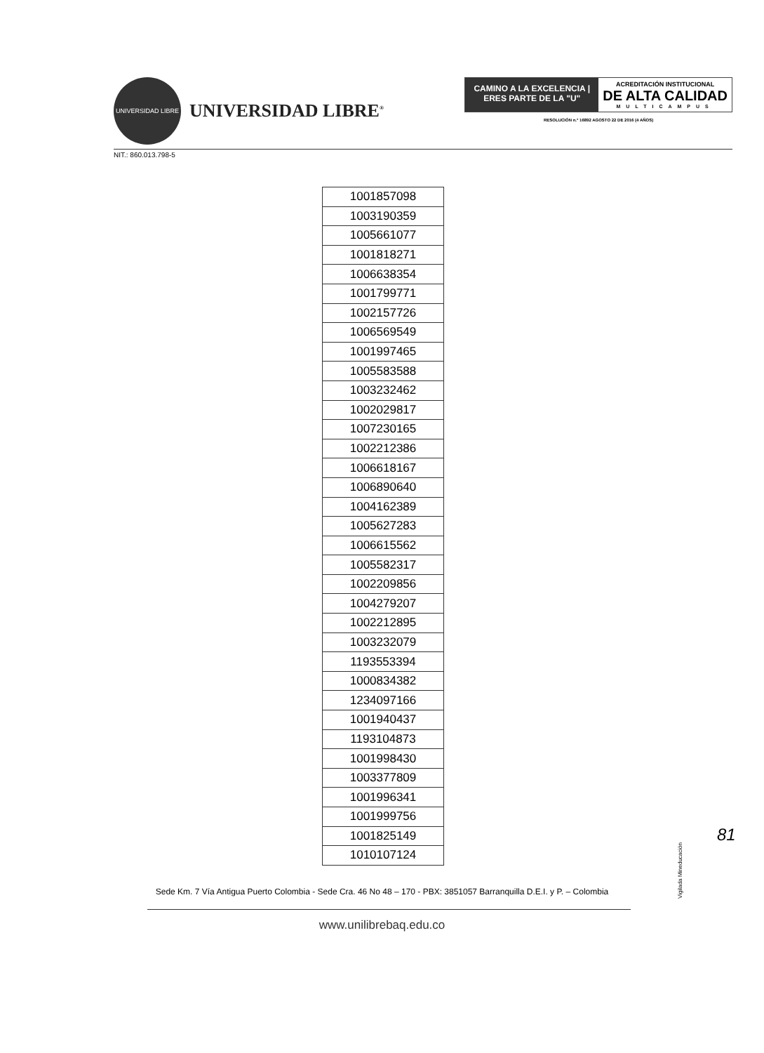UNIVERSIDAD LIBRE
UNIVERSIDAD LIBRE<sup>®</sup>
CAMINO A LA EXCELENCIA | ERES PARTE DE LA "U"
ACREDITACIÓN INSTITUCIONAL
DE ALTA CALIDAD
MULTICAMPUS
RESOLUCIÓN n.° 16892 AGOSTO 22 DE 2016 (4 AÑOS)
NIT.: 860.013.798-5
| 1001857098 |
| 1003190359 |
| 1005661077 |
| 1001818271 |
| 1006638354 |
| 1001799771 |
| 1002157726 |
| 1006569549 |
| 1001997465 |
| 1005583588 |
| 1003232462 |
| 1002029817 |
| 1007230165 |
| 1002212386 |
| 1006618167 |
| 1006890640 |
| 1004162389 |
| 1005627283 |
| 1006615562 |
| 1005582317 |
| 1002209856 |
| 1004279207 |
| 1002212895 |
| 1003232079 |
| 1193553394 |
| 1000834382 |
| 1234097166 |
| 1001940437 |
| 1193104873 |
| 1001998430 |
| 1003377809 |
| 1001996341 |
| 1001999756 |
| 1001825149 |
| 1010107124 |
Vigilada Mineducación
81
Sede Km. 7 Vía Antigua Puerto Colombia - Sede Cra. 46 No 48 – 170 - PBX: 3851057 Barranquilla D.E.I. y P. – Colombia
www.unilibrebaq.edu.co